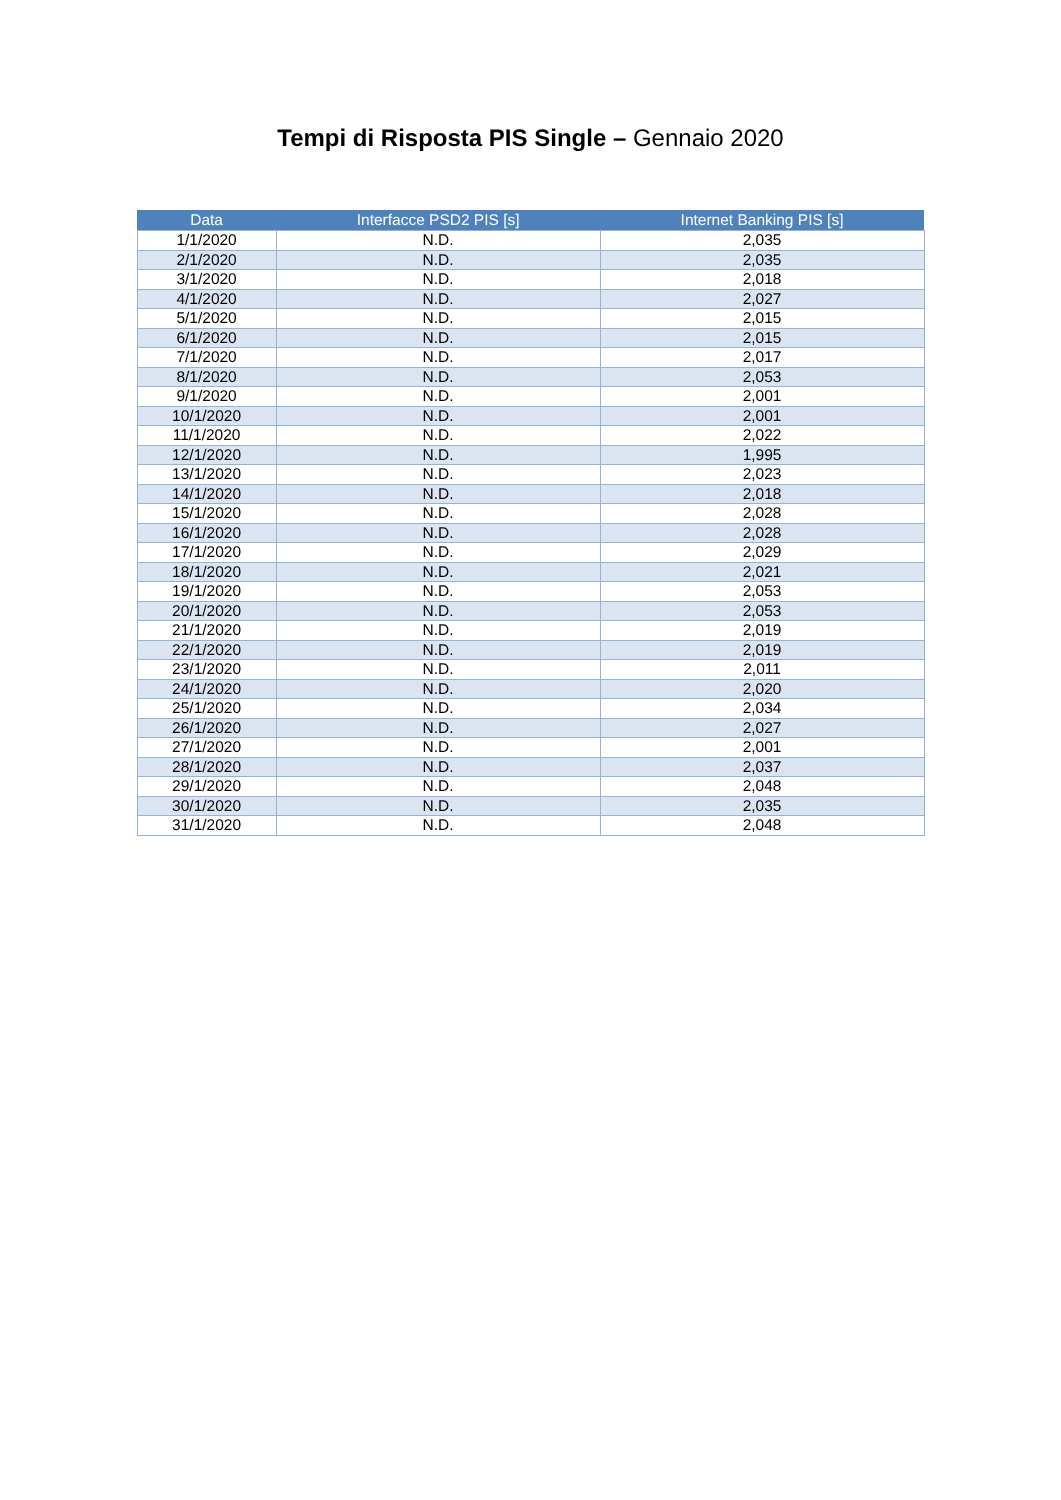Tempi di Risposta PIS Single – Gennaio 2020
| Data | Interfacce PSD2 PIS [s] | Internet Banking PIS [s] |
| --- | --- | --- |
| 1/1/2020 | N.D. | 2,035 |
| 2/1/2020 | N.D. | 2,035 |
| 3/1/2020 | N.D. | 2,018 |
| 4/1/2020 | N.D. | 2,027 |
| 5/1/2020 | N.D. | 2,015 |
| 6/1/2020 | N.D. | 2,015 |
| 7/1/2020 | N.D. | 2,017 |
| 8/1/2020 | N.D. | 2,053 |
| 9/1/2020 | N.D. | 2,001 |
| 10/1/2020 | N.D. | 2,001 |
| 11/1/2020 | N.D. | 2,022 |
| 12/1/2020 | N.D. | 1,995 |
| 13/1/2020 | N.D. | 2,023 |
| 14/1/2020 | N.D. | 2,018 |
| 15/1/2020 | N.D. | 2,028 |
| 16/1/2020 | N.D. | 2,028 |
| 17/1/2020 | N.D. | 2,029 |
| 18/1/2020 | N.D. | 2,021 |
| 19/1/2020 | N.D. | 2,053 |
| 20/1/2020 | N.D. | 2,053 |
| 21/1/2020 | N.D. | 2,019 |
| 22/1/2020 | N.D. | 2,019 |
| 23/1/2020 | N.D. | 2,011 |
| 24/1/2020 | N.D. | 2,020 |
| 25/1/2020 | N.D. | 2,034 |
| 26/1/2020 | N.D. | 2,027 |
| 27/1/2020 | N.D. | 2,001 |
| 28/1/2020 | N.D. | 2,037 |
| 29/1/2020 | N.D. | 2,048 |
| 30/1/2020 | N.D. | 2,035 |
| 31/1/2020 | N.D. | 2,048 |